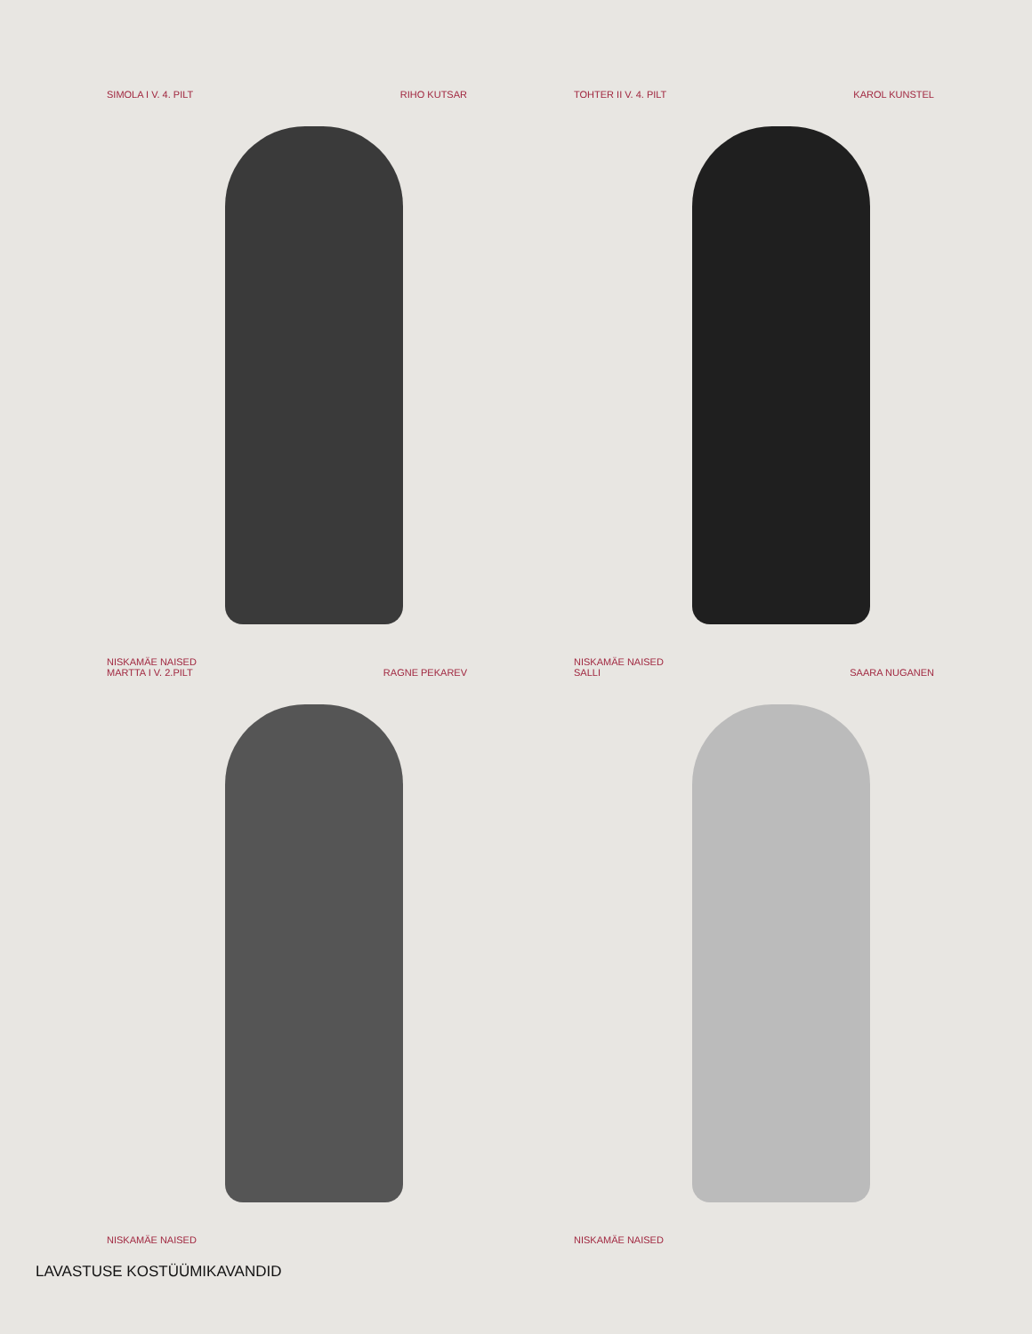SIMOLA I V. 4. PILT RIHO KUTSAR
NISKAMÄE NAISED
TOHTER II V. 4. PILT KAROL KUNSTEL
NISKAMÄE NAISED
MARTTA I V. 2.PILT RAGNE PEKAREV
NISKAMÄE NAISED
SALLI SAARA NUGANEN
NISKAMÄE NAISED
LAVASTUSE KOSTÜÜMIKAVANDID